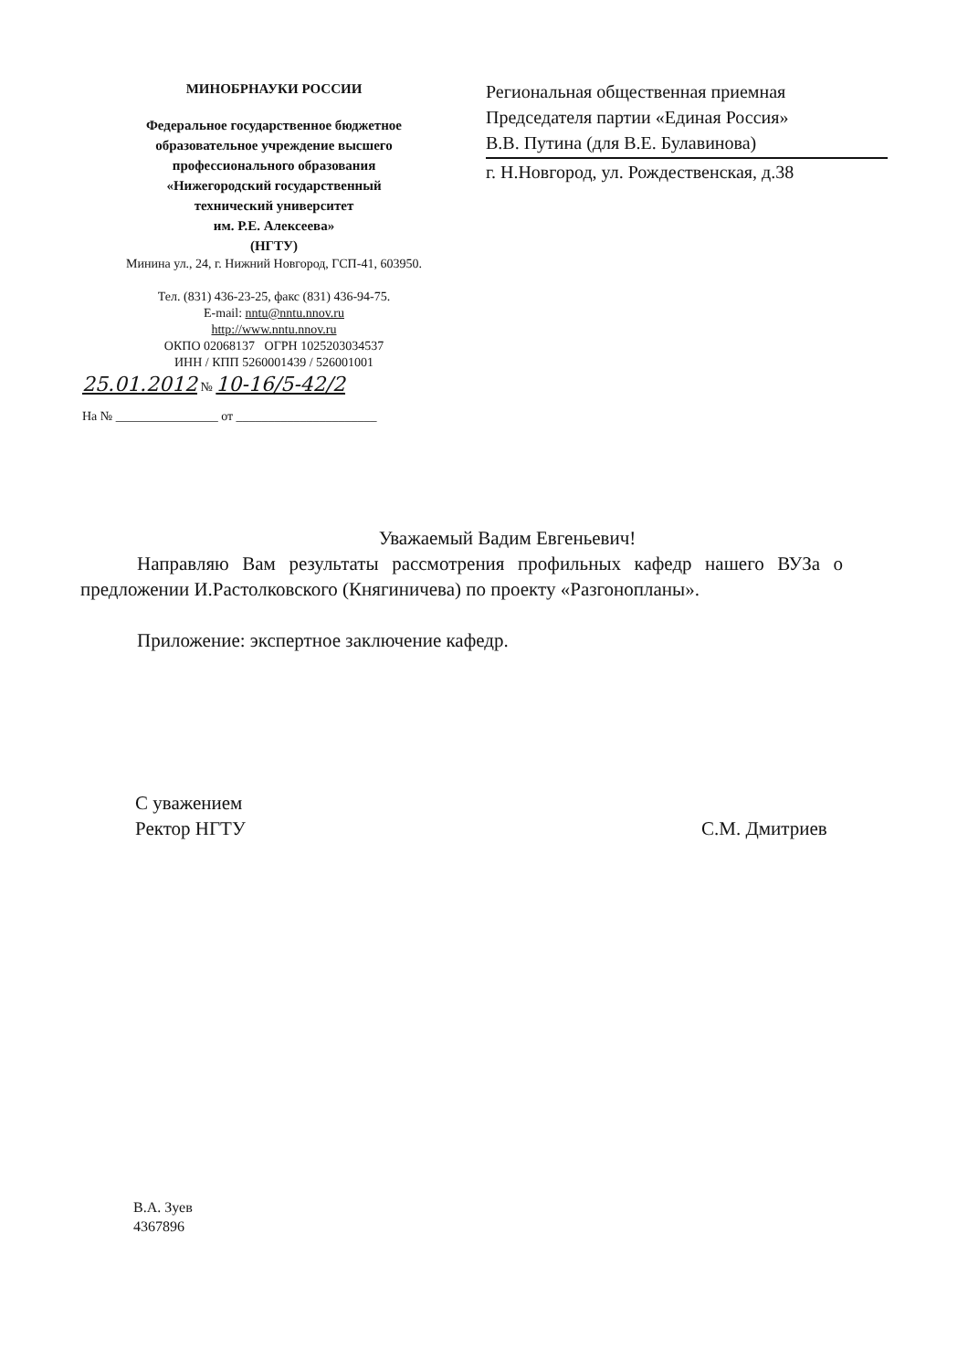МИНОБРНАУКИ РОССИИ
Федеральное государственное бюджетное
образовательное учреждение высшего
профессионального образования
«Нижегородский государственный
технический университет
им. Р.Е. Алексеева»
(НГТУ)
Минина ул., 24, г. Нижний Новгород, ГСП-41, 603950.
Тел. (831) 436-23-25, факс (831) 436-94-75.
E-mail: nntu@nntu.nnov.ru
http://www.nntu.nnov.ru
ОКПО 02068137 ОГРН 1025203034537
ИНН / КПП 5260001439 / 526001001
25.01.2012 № 10-16/5-42/2
На № ________________ от ______________________
Региональная общественная приемная
Председателя партии «Единая Россия»
В.В. Путина (для В.Е. Булавинова)
г. Н.Новгород, ул. Рождественская, д.38
Уважаемый Вадим Евгеньевич!
Направляю Вам результаты рассмотрения профильных кафедр нашего ВУЗа о предложении И.Растолковского (Княгиничева) по проекту «Разгонопланы».
Приложение: экспертное заключение кафедр.
С уважением
Ректор НГТУ
С.М. Дмитриев
В.А. Зуев
4367896